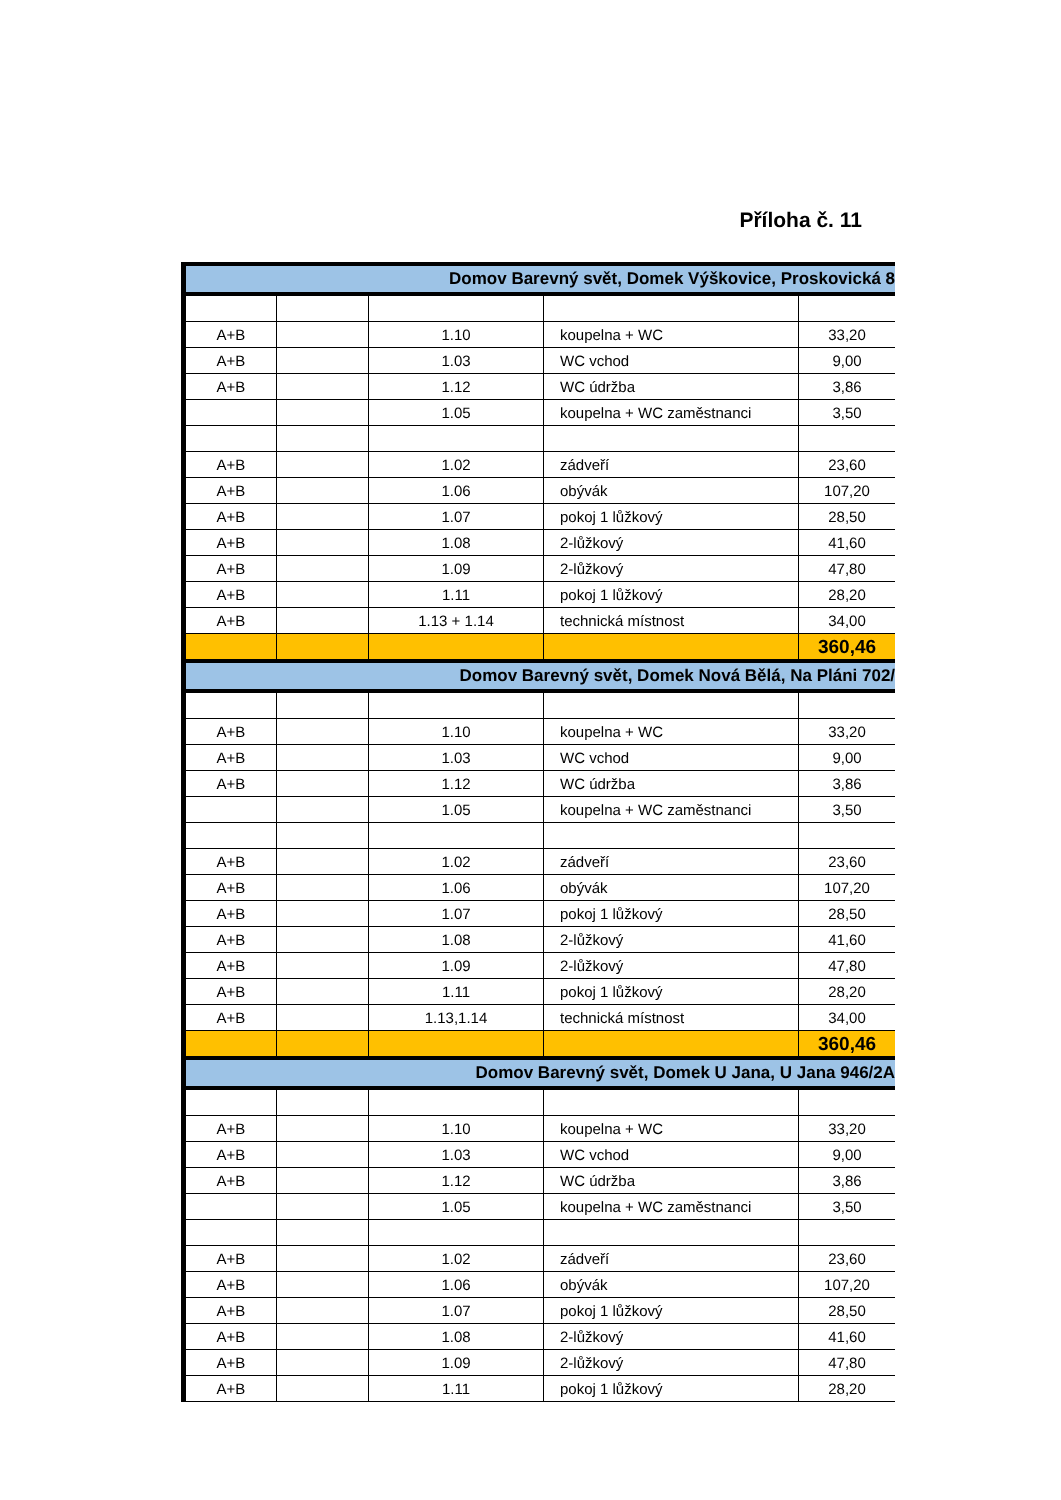Příloha č. 11
| Domov Barevný svět, Domek Výškovice, Proskovická 8 | | | | |
| A+B | | 1.10 | koupelna + WC | 33,20 |
| A+B | | 1.03 | WC vchod | 9,00 |
| A+B | | 1.12 | WC údržba | 3,86 |
| | | 1.05 | koupelna + WC zaměstnanci | 3,50 |
| A+B | | 1.02 | zádveří | 23,60 |
| A+B | | 1.06 | obývák | 107,20 |
| A+B | | 1.07 | pokoj 1 lůžkový | 28,50 |
| A+B | | 1.08 | 2-lůžkový | 41,60 |
| A+B | | 1.09 | 2-lůžkový | 47,80 |
| A+B | | 1.11 | pokoj 1 lůžkový | 28,20 |
| A+B | | 1.13 + 1.14 | technická místnost | 34,00 |
| | | | | 360,46 |
| Domov Barevný svět, Domek Nová Bělá, Na Pláni 702/ | | | | |
| A+B | | 1.10 | koupelna + WC | 33,20 |
| A+B | | 1.03 | WC vchod | 9,00 |
| A+B | | 1.12 | WC údržba | 3,86 |
| | | 1.05 | koupelna + WC zaměstnanci | 3,50 |
| A+B | | 1.02 | zádveří | 23,60 |
| A+B | | 1.06 | obývák | 107,20 |
| A+B | | 1.07 | pokoj 1 lůžkový | 28,50 |
| A+B | | 1.08 | 2-lůžkový | 41,60 |
| A+B | | 1.09 | 2-lůžkový | 47,80 |
| A+B | | 1.11 | pokoj 1 lůžkový | 28,20 |
| A+B | | 1.13,1.14 | technická místnost | 34,00 |
| | | | | 360,46 |
| Domov Barevný svět, Domek U Jana, U Jana 946/2A | | | | |
| A+B | | 1.10 | koupelna + WC | 33,20 |
| A+B | | 1.03 | WC vchod | 9,00 |
| A+B | | 1.12 | WC údržba | 3,86 |
| | | 1.05 | koupelna + WC zaměstnanci | 3,50 |
| A+B | | 1.02 | zádveří | 23,60 |
| A+B | | 1.06 | obývák | 107,20 |
| A+B | | 1.07 | pokoj 1 lůžkový | 28,50 |
| A+B | | 1.08 | 2-lůžkový | 41,60 |
| A+B | | 1.09 | 2-lůžkový | 47,80 |
| A+B | | 1.11 | pokoj 1 lůžkový | 28,20 |